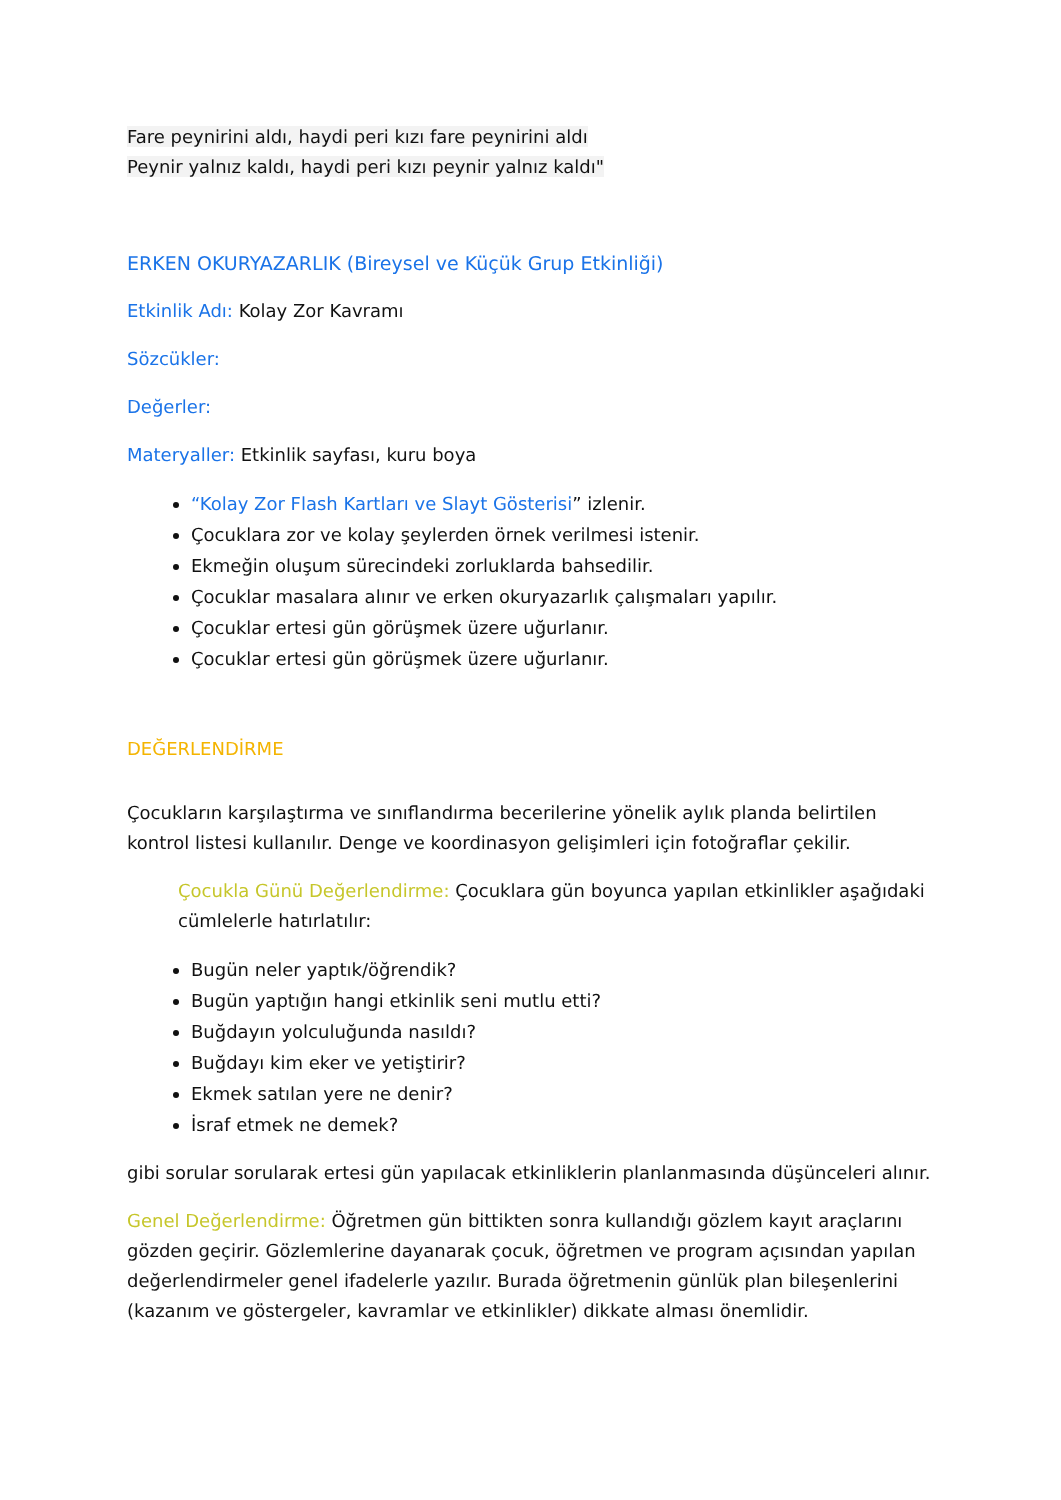Fare peynirini aldı, haydi peri kızı fare peynirini aldı
Peynir yalnız kaldı, haydi peri kızı peynir yalnız kaldı"
ERKEN OKURYAZARLIK (Bireysel ve Küçük Grup Etkinliği)
Etkinlik Adı: Kolay Zor Kavramı
Sözcükler:
Değerler:
Materyaller: Etkinlik sayfası, kuru boya
“Kolay Zor Flash Kartları ve Slayt Gösterisi” izlenir.
Çocuklara zor ve kolay şeylerden örnek verilmesi istenir.
Ekmeğin oluşum sürecindeki zorluklarda bahsedilir.
Çocuklar masalara alınır ve erken okuryazarlık çalışmaları yapılır.
Çocuklar ertesi gün görüşmek üzere uğurlanır.
Çocuklar ertesi gün görüşmek üzere uğurlanır.
DEĞERLENDİRME
Çocukların karşılaştırma ve sınıflandırma becerilerine yönelik aylık planda belirtilen kontrol listesi kullanılır. Denge ve koordinasyon gelişimleri için fotoğraflar çekilir.
Çocukla Günü Değerlendirme: Çocuklara gün boyunca yapılan etkinlikler aşağıdaki cümlelerle hatırlatılır:
Bugün neler yaptık/öğrendik?
Bugün yaptığın hangi etkinlik seni mutlu etti?
Buğdayın yolculuğunda nasıldı?
Buğdayı kim eker ve yetiştirir?
Ekmek satılan yere ne denir?
İsraf etmek ne demek?
gibi sorular sorularak ertesi gün yapılacak etkinliklerin planlanmasında düşünceleri alınır.
Genel Değerlendirme: Öğretmen gün bittikten sonra kullandığı gözlem kayıt araçlarını gözden geçirir. Gözlemlerine dayanarak çocuk, öğretmen ve program açısından yapılan değerlendirmeler genel ifadelerle yazılır. Burada öğretmenin günlük plan bileşenlerini (kazanım ve göstergeler, kavramlar ve etkinlikler) dikkate alması önemlidir.